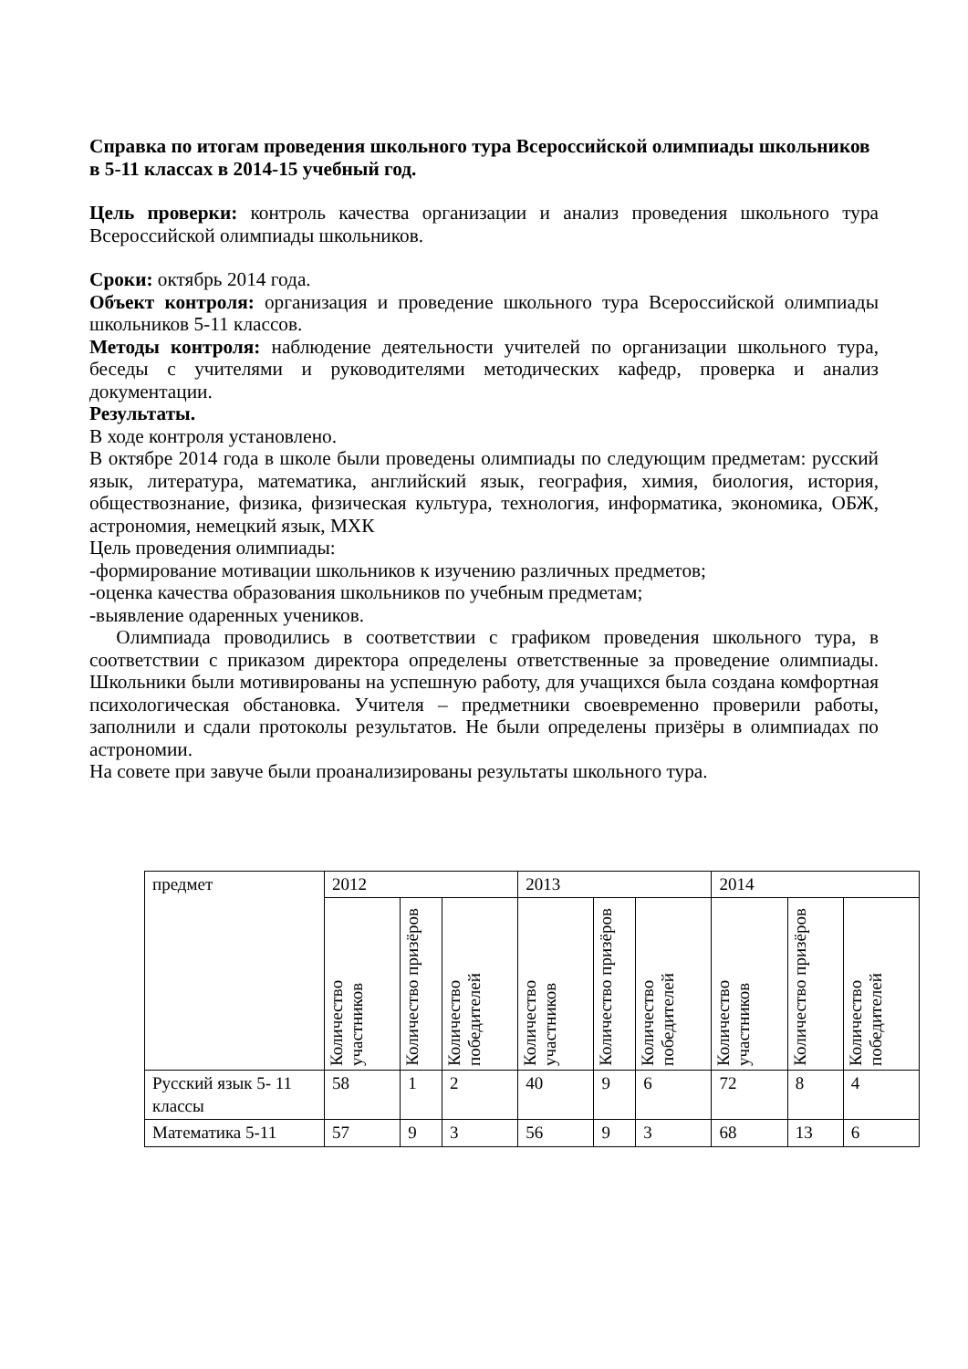Справка по итогам проведения школьного тура Всероссийской олимпиады школьников в 5-11 классах в 2014-15 учебный год.
Цель проверки: контроль качества организации и анализ проведения школьного тура Всероссийской олимпиады школьников.
Сроки: октябрь 2014 года.
Объект контроля: организация и проведение школьного тура Всероссийской олимпиады школьников 5-11 классов.
Методы контроля: наблюдение деятельности учителей по организации школьного тура, беседы с учителями и руководителями методических кафедр, проверка и анализ документации.
Результаты.
В ходе контроля установлено.
В октябре 2014 года в школе были проведены олимпиады по следующим предметам: русский язык, литература, математика, английский язык, география, химия, биология, история, обществознание, физика, физическая культура, технология, информатика, экономика, ОБЖ, астрономия, немецкий язык, МХК
Цель проведения олимпиады:
-формирование мотивации школьников к изучению различных предметов;
-оценка качества образования школьников по учебным предметам;
-выявление одаренных учеников.
Олимпиада проводились в соответствии с графиком проведения школьного тура, в соответствии с приказом директора определены ответственные за проведение олимпиады. Школьники были мотивированы на успешную работу, для учащихся была создана комфортная психологическая обстановка. Учителя – предметники своевременно проверили работы, заполнили и сдали протоколы результатов. Не были определены призёры в олимпиадах по астрономии.
На совете при завуче были проанализированы результаты школьного тура.
| предмет | 2012 | | | 2013 | | | 2014 | | |
| --- | --- | --- | --- | --- | --- | --- | --- | --- | --- |
| | Количество участников | Количество призёров | Количество победителей | Количество участников | Количество призёров | Количество победителей | Количество участников | Количество призёров | Количество победителей |
| Русский язык 5- 11 классы | 58 | 1 | 2 | 40 | 9 | 6 | 72 | 8 | 4 |
| Математика 5-11 | 57 | 9 | 3 | 56 | 9 | 3 | 68 | 13 | 6 |